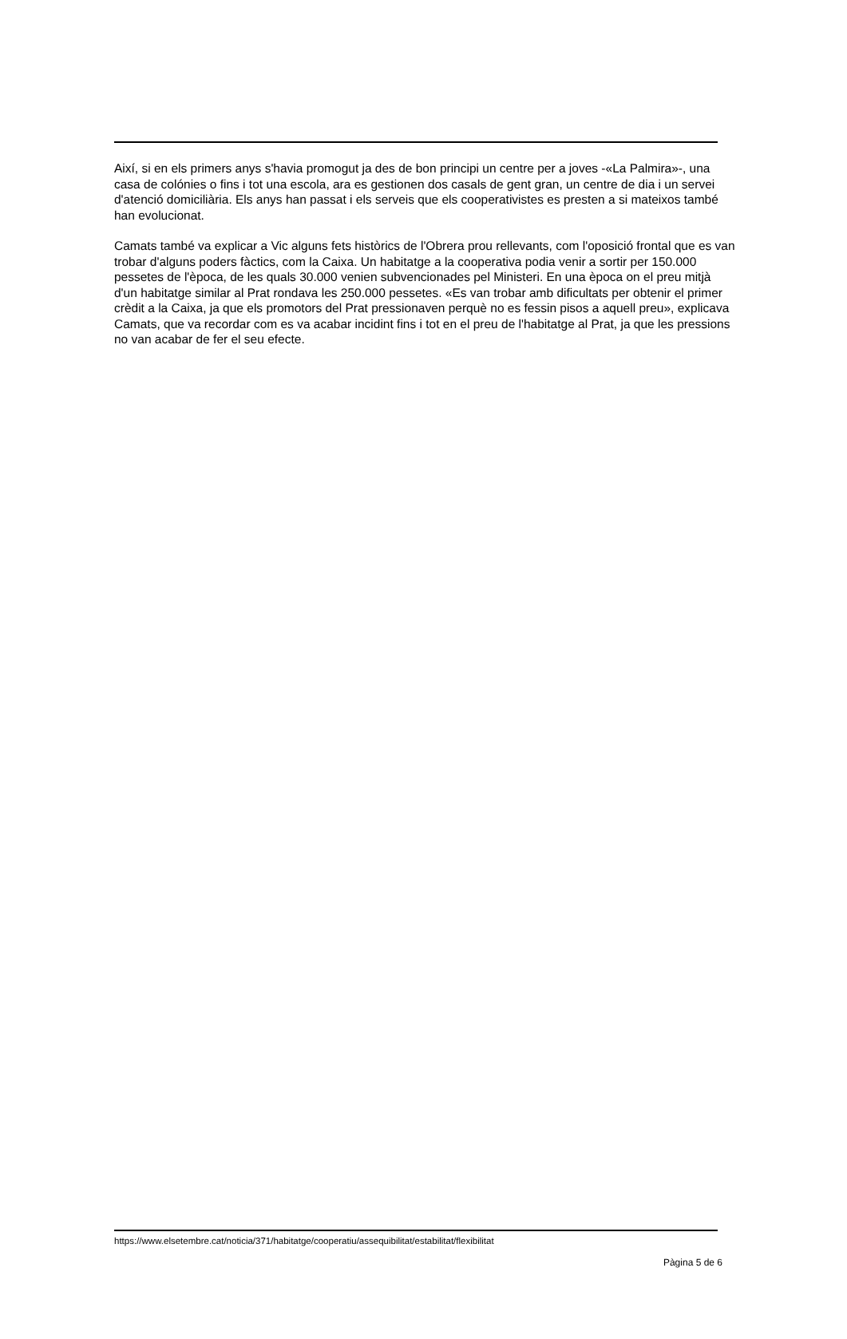Així, si en els primers anys s'havia promogut ja des de bon principi un centre per a joves -«La Palmira»-, una casa de colónies o fins i tot una escola, ara es gestionen dos casals de gent gran, un centre de dia i un servei d'atenció domiciliària. Els anys han passat i els serveis que els cooperativistes es presten a si mateixos també han evolucionat.
Camats també va explicar a Vic alguns fets històrics de l'Obrera prou rellevants, com l'oposició frontal que es van trobar d'alguns poders fàctics, com la Caixa. Un habitatge a la cooperativa podia venir a sortir per 150.000 pessetes de l'època, de les quals 30.000 venien subvencionades pel Ministeri. En una època on el preu mitjà d'un habitatge similar al Prat rondava les 250.000 pessetes. «Es van trobar amb dificultats per obtenir el primer crèdit a la Caixa, ja que els promotors del Prat pressionaven perquè no es fessin pisos a aquell preu», explicava Camats, que va recordar com es va acabar incidint fins i tot en el preu de l'habitatge al Prat, ja que les pressions no van acabar de fer el seu efecte.
https://www.elsetembre.cat/noticia/371/habitatge/cooperatiu/assequibilitat/estabilitat/flexibilitat
Pàgina 5 de 6